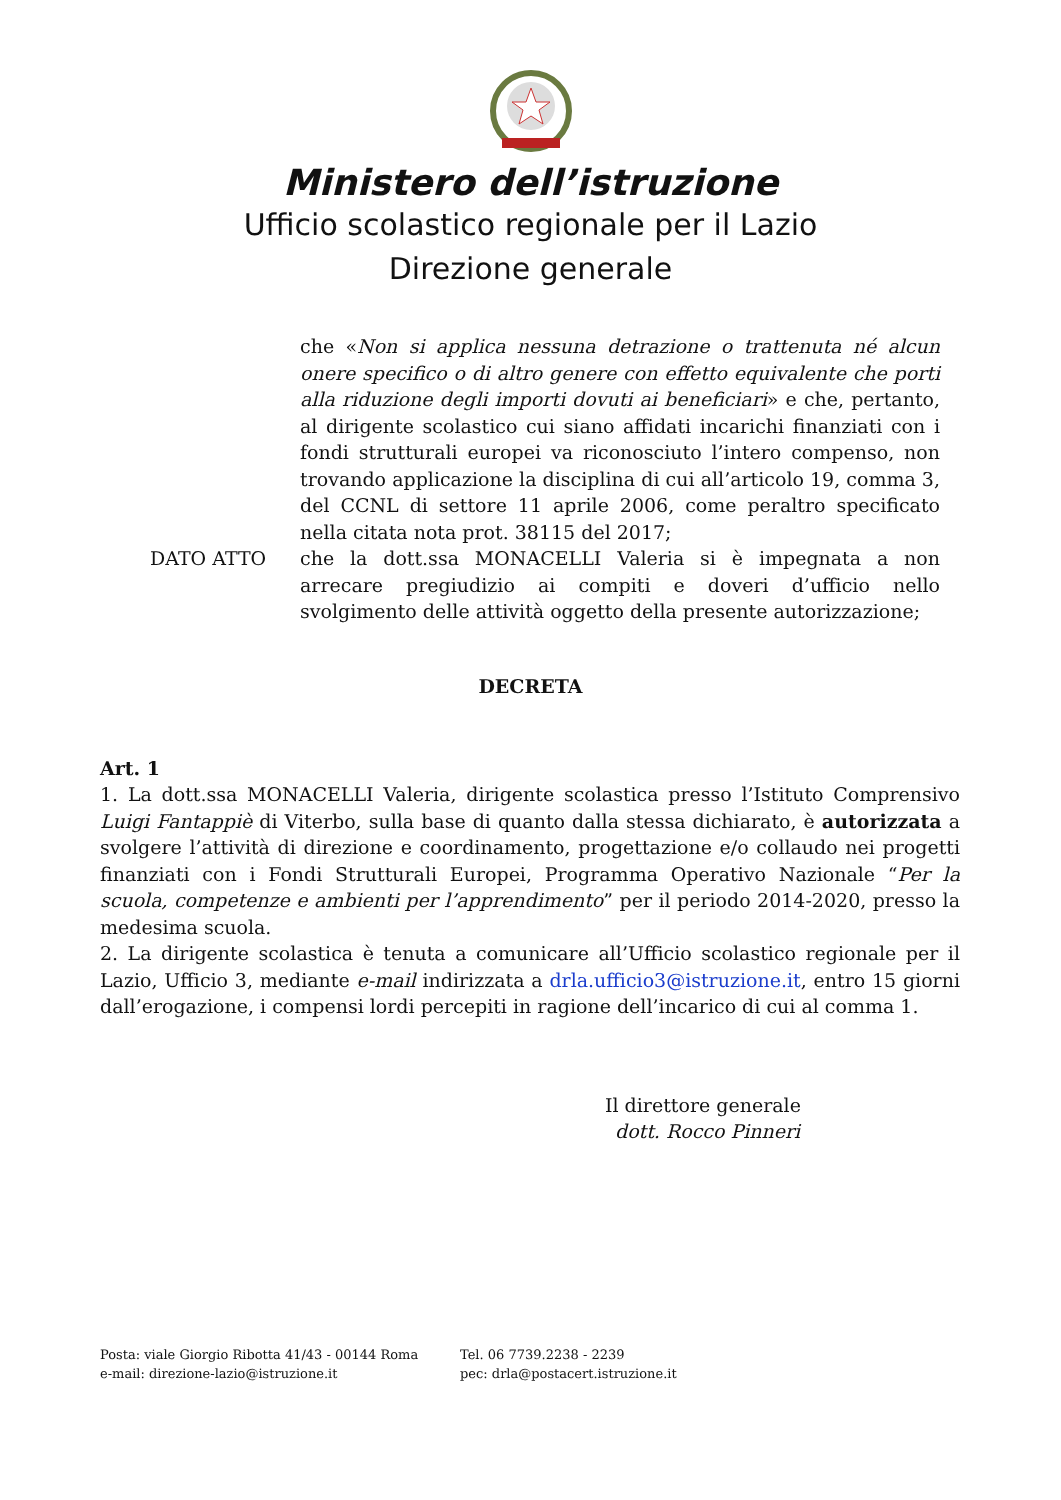Ministero dell’istruzione
Ufficio scolastico regionale per il Lazio
Direzione generale
che «Non si applica nessuna detrazione o trattenuta né alcun onere specifico o di altro genere con effetto equivalente che porti alla riduzione degli importi dovuti ai beneficiari» e che, pertanto, al dirigente scolastico cui siano affidati incarichi finanziati con i fondi strutturali europei va riconosciuto l’intero compenso, non trovando applicazione la disciplina di cui all’articolo 19, comma 3, del CCNL di settore 11 aprile 2006, come peraltro specificato nella citata nota prot. 38115 del 2017;
DATO ATTO che la dott.ssa MONACELLI Valeria si è impegnata a non arrecare pregiudizio ai compiti e doveri d’ufficio nello svolgimento delle attività oggetto della presente autorizzazione;
DECRETA
Art. 1
1. La dott.ssa MONACELLI Valeria, dirigente scolastica presso l’Istituto Comprensivo Luigi Fantappiè di Viterbo, sulla base di quanto dalla stessa dichiarato, è autorizzata a svolgere l’attività di direzione e coordinamento, progettazione e/o collaudo nei progetti finanziati con i Fondi Strutturali Europei, Programma Operativo Nazionale “Per la scuola, competenze e ambienti per l’apprendimento” per il periodo 2014-2020, presso la medesima scuola.
2. La dirigente scolastica è tenuta a comunicare all’Ufficio scolastico regionale per il Lazio, Ufficio 3, mediante e-mail indirizzata a drla.ufficio3@istruzione.it, entro 15 giorni dall’erogazione, i compensi lordi percepiti in ragione dell’incarico di cui al comma 1.
Il direttore generale
dott. Rocco Pinneri
Posta: viale Giorgio Ribotta 41/43 - 00144 Roma
e-mail: direzione-lazio@istruzione.it
Tel. 06 7739.2238 - 2239
pec: drla@postacert.istruzione.it